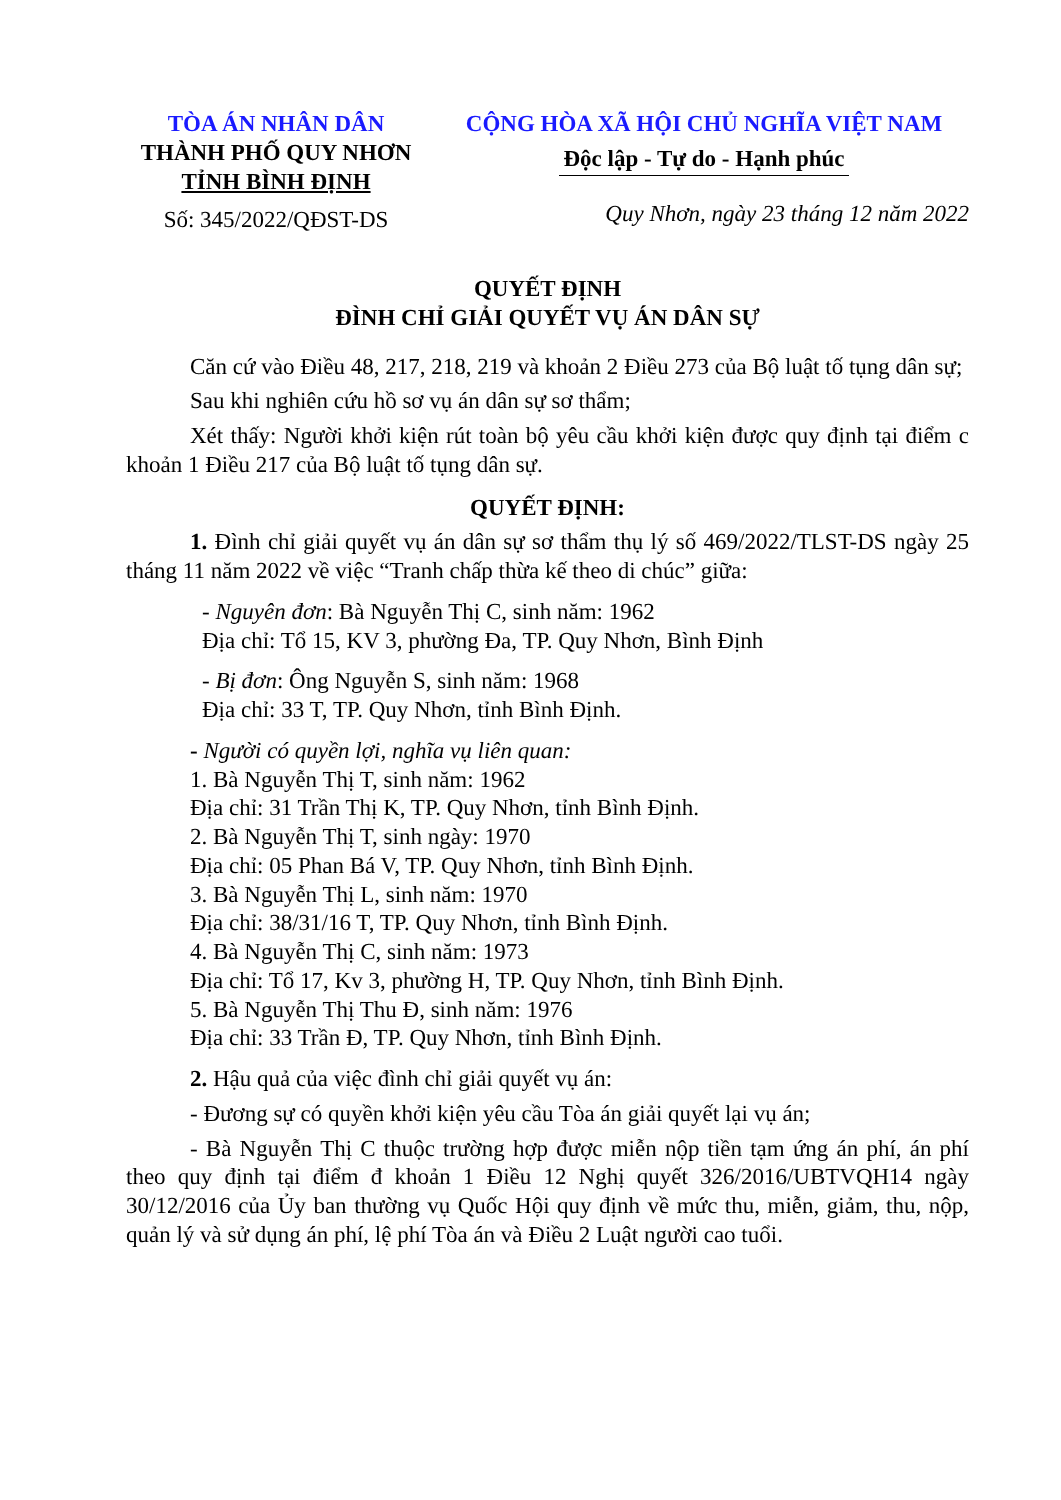TÒA ÁN NHÂN DÂN
THÀNH PHỐ QUY NHƠN
TỈNH BÌNH ĐỊNH
Số: 345/2022/QĐST-DS
CỘNG HÒA XÃ HỘI CHỦ NGHĨA VIỆT NAM
Độc lập - Tự do - Hạnh phúc
Quy Nhơn, ngày 23 tháng 12 năm 2022
QUYẾT ĐỊNH
ĐÌNH CHỈ GIẢI QUYẾT VỤ ÁN DÂN SỰ
Căn cứ vào Điều 48, 217, 218, 219 và khoản 2 Điều 273 của Bộ luật tố tụng dân sự;
Sau khi nghiên cứu hồ sơ vụ án dân sự sơ thẩm;
Xét thấy: Người khởi kiện rút toàn bộ yêu cầu khởi kiện được quy định tại điểm c khoản 1 Điều 217 của Bộ luật tố tụng dân sự.
QUYẾT ĐỊNH:
1. Đình chỉ giải quyết vụ án dân sự sơ thẩm thụ lý số 469/2022/TLST-DS ngày 25 tháng 11 năm 2022 về việc “Tranh chấp thừa kế theo di chúc” giữa:
- Nguyên đơn: Bà Nguyễn Thị C, sinh năm: 1962
Địa chỉ: Tổ 15, KV 3, phường Đa, TP. Quy Nhơn, Bình Định
- Bị đơn: Ông Nguyễn S, sinh năm: 1968
Địa chỉ: 33 T, TP. Quy Nhơn, tỉnh Bình Định.
- Người có quyền lợi, nghĩa vụ liên quan:
1. Bà Nguyễn Thị T, sinh năm: 1962
Địa chỉ: 31 Trần Thị K, TP. Quy Nhơn, tỉnh Bình Định.
2. Bà Nguyễn Thị T, sinh ngày: 1970
Địa chỉ: 05 Phan Bá V, TP. Quy Nhơn, tỉnh Bình Định.
3. Bà Nguyễn Thị L, sinh năm: 1970
Địa chỉ: 38/31/16 T, TP. Quy Nhơn, tỉnh Bình Định.
4. Bà Nguyễn Thị C, sinh năm: 1973
Địa chỉ: Tổ 17, Kv 3, phường H, TP. Quy Nhơn, tỉnh Bình Định.
5. Bà Nguyễn Thị Thu Đ, sinh năm: 1976
Địa chỉ: 33 Trần Đ, TP. Quy Nhơn, tỉnh Bình Định.
2. Hậu quả của việc đình chỉ giải quyết vụ án:
- Đương sự có quyền khởi kiện yêu cầu Tòa án giải quyết lại vụ án;
- Bà Nguyễn Thị C thuộc trường hợp được miễn nộp tiền tạm ứng án phí, án phí theo quy định tại điểm đ khoản 1 Điều 12 Nghị quyết 326/2016/UBTVQH14 ngày 30/12/2016 của Ủy ban thường vụ Quốc Hội quy định về mức thu, miễn, giảm, thu, nộp, quản lý và sử dụng án phí, lệ phí Tòa án và Điều 2 Luật người cao tuổi.